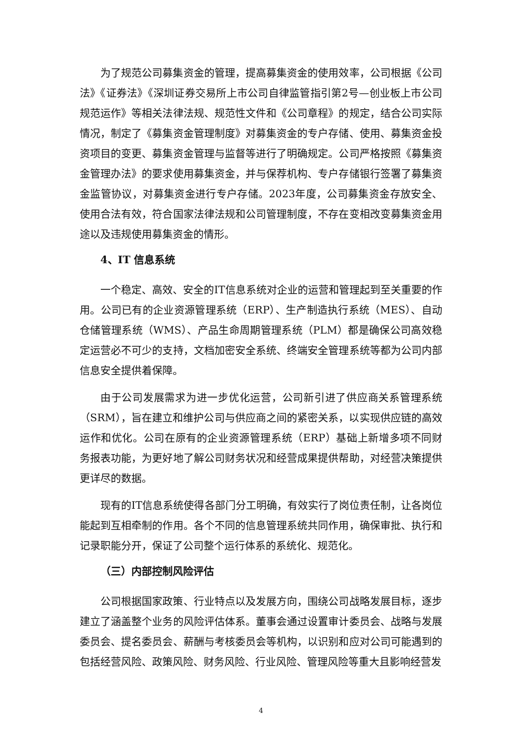为了规范公司募集资金的管理，提高募集资金的使用效率，公司根据《公司法》《证券法》《深圳证券交易所上市公司自律监管指引第2号—创业板上市公司规范运作》等相关法律法规、规范性文件和《公司章程》的规定，结合公司实际情况，制定了《募集资金管理制度》对募集资金的专户存储、使用、募集资金投资项目的变更、募集资金管理与监督等进行了明确规定。公司严格按照《募集资金管理办法》的要求使用募集资金，并与保荐机构、专户存储银行签署了募集资金监管协议，对募集资金进行专户存储。2023年度，公司募集资金存放安全、使用合法有效，符合国家法律法规和公司管理制度，不存在变相改变募集资金用途以及违规使用募集资金的情形。
4、IT 信息系统
一个稳定、高效、安全的IT信息系统对企业的运营和管理起到至关重要的作用。公司已有的企业资源管理系统（ERP）、生产制造执行系统（MES）、自动仓储管理系统（WMS）、产品生命周期管理系统（PLM）都是确保公司高效稳定运营必不可少的支持，文档加密安全系统、终端安全管理系统等都为公司内部信息安全提供着保障。
由于公司发展需求为进一步优化运营，公司新引进了供应商关系管理系统（SRM），旨在建立和维护公司与供应商之间的紧密关系，以实现供应链的高效运作和优化。公司在原有的企业资源管理系统（ERP）基础上新增多项不同财务报表功能，为更好地了解公司财务状况和经营成果提供帮助，对经营决策提供更详尽的数据。
现有的IT信息系统使得各部门分工明确，有效实行了岗位责任制，让各岗位能起到互相牵制的作用。各个不同的信息管理系统共同作用，确保审批、执行和记录职能分开，保证了公司整个运行体系的系统化、规范化。
（三）内部控制风险评估
公司根据国家政策、行业特点以及发展方向，围绕公司战略发展目标，逐步建立了涵盖整个业务的风险评估体系。董事会通过设置审计委员会、战略与发展委员会、提名委员会、薪酬与考核委员会等机构，以识别和应对公司可能遇到的包括经营风险、政策风险、财务风险、行业风险、管理风险等重大且影响经营发
4